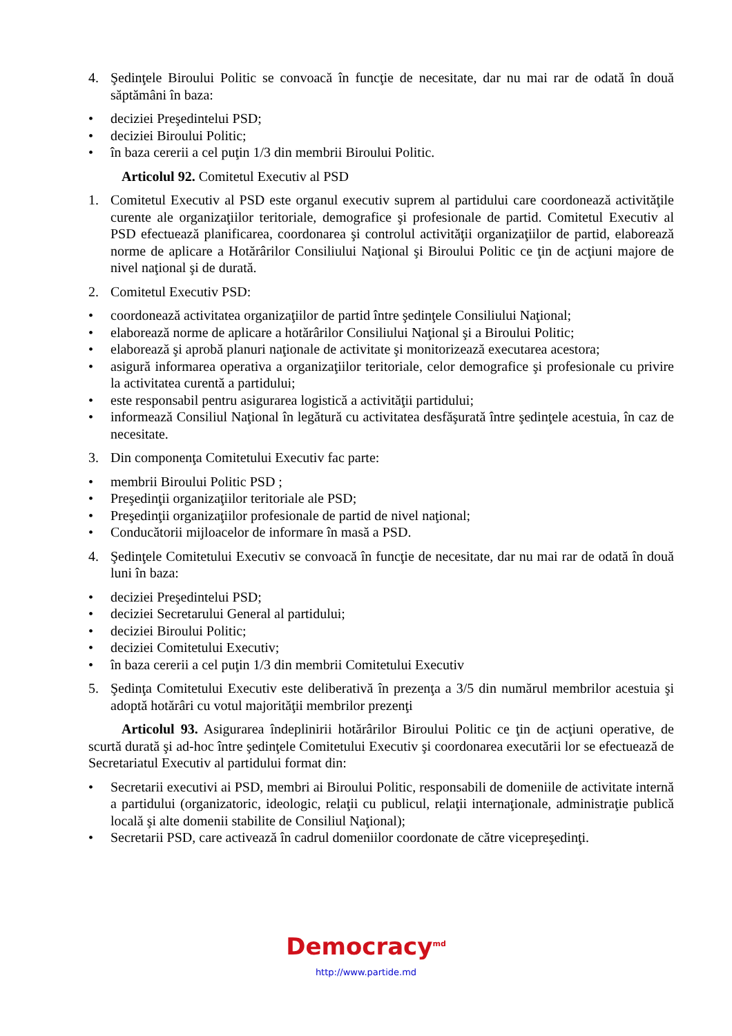4. Şedinţele Biroului Politic se convoacă în funcţie de necesitate, dar nu mai rar de odată în două săptămâni în baza:
• deciziei Preşedintelui PSD;
• deciziei Biroului Politic;
• în baza cererii a cel puţin 1/3 din membrii Biroului Politic.
Articolul 92. Comitetul Executiv al PSD
1. Comitetul Executiv al PSD este organul executiv suprem al partidului care coordonează activităţile curente ale organizaţiilor teritoriale, demografice şi profesionale de partid. Comitetul Executiv al PSD efectuează planificarea, coordonarea şi controlul activităţii organizaţiilor de partid, elaborează norme de aplicare a Hotărârilor Consiliului Naţional şi Biroului Politic ce ţin de acţiuni majore de nivel naţional şi de durată.
2. Comitetul Executiv PSD:
• coordonează activitatea organizaţiilor de partid între şedinţele Consiliului Naţional;
• elaborează norme de aplicare a hotărârilor Consiliului Naţional şi a Biroului Politic;
• elaborează şi aprobă planuri naţionale de activitate şi monitorizează executarea acestora;
• asigură informarea operativa a organizaţiilor teritoriale, celor demografice şi profesionale cu privire la activitatea curentă a partidului;
• este responsabil pentru asigurarea logistică a activităţii partidului;
• informează Consiliul Naţional în legătură cu activitatea desfăşurată între şedinţele acestuia, în caz de necesitate.
3. Din componenţa Comitetului Executiv fac parte:
• membrii Biroului Politic PSD ;
• Preşedinţii organizaţiilor teritoriale ale PSD;
• Preşedinţii organizaţiilor profesionale de partid de nivel naţional;
• Conducătorii mijloacelor de informare în masă a PSD.
4. Şedinţele Comitetului Executiv se convoacă în funcţie de necesitate, dar nu mai rar de odată în două luni în baza:
• deciziei Preşedintelui PSD;
• deciziei Secretarului General al partidului;
• deciziei Biroului Politic;
• deciziei Comitetului Executiv;
• în baza cererii a cel puţin 1/3 din membrii Comitetului Executiv
5. Şedinţa Comitetului Executiv este deliberativă în prezenţa a 3/5 din numărul membrilor acestuia şi adoptă hotărâri cu votul majorităţii membrilor prezenţi
Articolul 93. Asigurarea îndeplinirii hotărârilor Biroului Politic ce ţin de acţiuni operative, de scurtă durată şi ad-hoc între şedinţele Comitetului Executiv şi coordonarea executării lor se efectuează de Secretariatul Executiv al partidului format din:
• Secretarii executivi ai PSD, membri ai Biroului Politic, responsabili de domeniile de activitate internă a partidului (organizatoric, ideologic, relaţii cu publicul, relaţii internaţionale, administraţie publică locală şi alte domenii stabilite de Consiliul Naţional);
• Secretarii PSD, care activează în cadrul domeniilor coordonate de către vicepreşedinţi.
Democracy<sup>md</sup>
http://www.partide.md